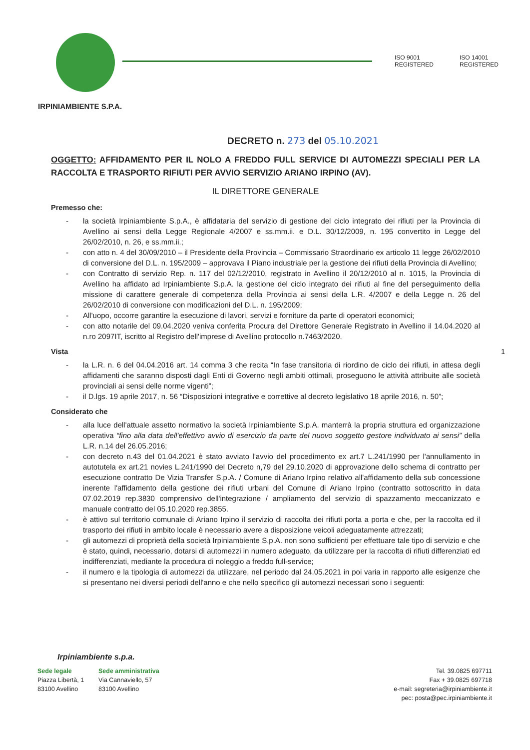ISO 9001
REGISTERED
ISO 14001
REGISTERED
IRPINIAMBIENTE S.P.A.
DECRETO n. 273 del 05.10.2021
OGGETTO: AFFIDAMENTO PER IL NOLO A FREDDO FULL SERVICE DI AUTOMEZZI SPECIALI PER LA RACCOLTA E TRASPORTO RIFIUTI PER AVVIO SERVIZIO ARIANO IRPINO (AV).
IL DIRETTORE GENERALE
Premesso che:
- la società Irpiniambiente S.p.A., è affidataria del servizio di gestione del ciclo integrato dei rifiuti per la Provincia di Avellino ai sensi della Legge Regionale 4/2007 e ss.mm.ii. e D.L. 30/12/2009, n. 195 convertito in Legge del 26/02/2010, n. 26, e ss.mm.ii.;
- con atto n. 4 del 30/09/2010 – il Presidente della Provincia – Commissario Straordinario ex articolo 11 legge 26/02/2010 di conversione del D.L. n. 195/2009 – approvava il Piano industriale per la gestione dei rifiuti della Provincia di Avellino;
- con Contratto di servizio Rep. n. 117 del 02/12/2010, registrato in Avellino il 20/12/2010 al n. 1015, la Provincia di Avellino ha affidato ad Irpiniambiente S.p.A. la gestione del ciclo integrato dei rifiuti al fine del perseguimento della missione di carattere generale di competenza della Provincia ai sensi della L.R. 4/2007 e della Legge n. 26 del 26/02/2010 di conversione con modificazioni del D.L. n. 195/2009;
- All'uopo, occorre garantire la esecuzione di lavori, servizi e forniture da parte di operatori economici;
- con atto notarile del 09.04.2020 veniva conferita Procura del Direttore Generale Registrato in Avellino il 14.04.2020 al n.ro 2097IT, iscritto al Registro dell'imprese di Avellino protocollo n.7463/2020.
Vista 1
- la L.R. n. 6 del 04.04.2016 art. 14 comma 3 che recita “In fase transitoria di riordino de ciclo dei rifiuti, in attesa degli affidamenti che saranno disposti dagli Enti di Governo negli ambiti ottimali, proseguono le attività attribuite alle società provinciali ai sensi delle norme vigenti”;
- il D.lgs. 19 aprile 2017, n. 56 “Disposizioni integrative e correttive al decreto legislativo 18 aprile 2016, n. 50”;
Considerato che
- alla luce dell'attuale assetto normativo la società Irpiniambiente S.p.A. manterrà la propria struttura ed organizzazione operativa “fino alla data dell'effettivo avvio di esercizio da parte del nuovo soggetto gestore individuato ai sensi” della L.R. n.14 del 26.05.2016;
- con decreto n.43 del 01.04.2021 è stato avviato l'avvio del procedimento ex art.7 L.241/1990 per l'annullamento in autotutela ex art.21 novies L.241/1990 del Decreto n,79 del 29.10.2020 di approvazione dello schema di contratto per esecuzione contratto De Vizia Transfer S.p.A. / Comune di Ariano Irpino relativo all'affidamento della sub concessione inerente l'affidamento della gestione dei rifiuti urbani del Comune di Ariano Irpino (contratto sottoscritto in data 07.02.2019 rep.3830 comprensivo dell'integrazione / ampliamento del servizio di spazzamento meccanizzato e manuale contratto del 05.10.2020 rep.3855.
- è attivo sul territorio comunale di Ariano Irpino il servizio di raccolta dei rifiuti porta a porta e che, per la raccolta ed il trasporto dei rifiuti in ambito locale è necessario avere a disposizione veicoli adeguatamente attrezzati;
- gli automezzi di proprietà della società Irpiniambiente S.p.A. non sono sufficienti per effettuare tale tipo di servizio e che è stato, quindi, necessario, dotarsi di automezzi in numero adeguato, da utilizzare per la raccolta di rifiuti differenziati ed indifferenziati, mediante la procedura di noleggio a freddo full-service;
- il numero e la tipologia di automezzi da utilizzare, nel periodo dal 24.05.2021 in poi varia in rapporto alle esigenze che si presentano nei diversi periodi dell'anno e che nello specifico gli automezzi necessari sono i seguenti:
Irpiniambiente s.p.a.
Sede legale
Piazza Libertà, 1
83100 Avellino
Sede amministrativa
Via Cannaviello, 57
83100 Avellino
Tel. 39.0825 697711
Fax + 39.0825 697718
e-mail: segreteria@irpiniambiente.it
pec: posta@pec.irpiniambiente.it